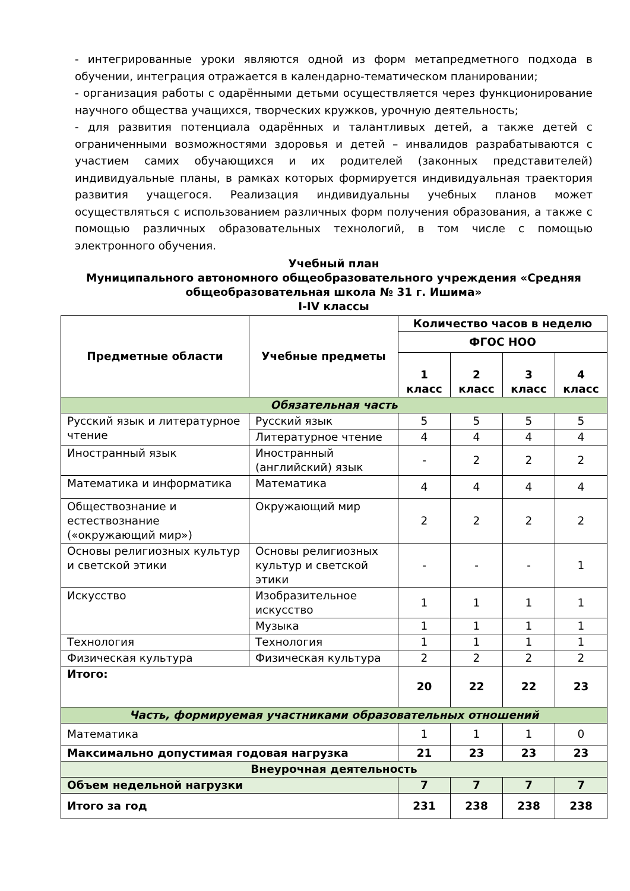- интегрированные уроки являются одной из форм метапредметного подхода в обучении, интеграция отражается в календарно-тематическом планировании;
- организация работы с одарёнными детьми осуществляется через функционирование научного общества учащихся, творческих кружков, урочную деятельность;
- для развития потенциала одарённых и талантливых детей, а также детей с ограниченными возможностями здоровья и детей – инвалидов разрабатываются с участием самих обучающихся и их родителей (законных представителей) индивидуальные планы, в рамках которых формируется индивидуальная траектория развития учащегося. Реализация индивидуальны учебных планов может осуществляться с использованием различных форм получения образования, а также с помощью различных образовательных технологий, в том числе с помощью электронного обучения.
Учебный план
Муниципального автономного общеобразовательного учреждения «Средняя общеобразовательная школа № 31 г. Ишима»
I-IV классы
| Предметные области | Учебные предметы | Количество часов в неделю | | | |
| --- | --- | --- | --- | --- | --- |
| | | ФГОС НОО | | | |
| | | 1 класс | 2 класс | 3 класс | 4 класс |
| Обязательная часть | | | | | |
| Русский язык и литературное чтение | Русский язык | 5 | 5 | 5 | 5 |
| | Литературное чтение | 4 | 4 | 4 | 4 |
| Иностранный язык | Иностранный (английский) язык | - | 2 | 2 | 2 |
| Математика и информатика | Математика | 4 | 4 | 4 | 4 |
| Обществознание и естествознание («окружающий мир») | Окружающий мир | 2 | 2 | 2 | 2 |
| Основы религиозных культур и светской этики | Основы религиозных культур и светской этики | - | - | - | 1 |
| Искусство | Изобразительное искусство | 1 | 1 | 1 | 1 |
| | Музыка | 1 | 1 | 1 | 1 |
| Технология | Технология | 1 | 1 | 1 | 1 |
| Физическая культура | Физическая культура | 2 | 2 | 2 | 2 |
| Итого: | | 20 | 22 | 22 | 23 |
| Часть, формируемая участниками образовательных отношений | | | | | |
| Математика | | 1 | 1 | 1 | 0 |
| Максимально допустимая годовая нагрузка | | 21 | 23 | 23 | 23 |
| Внеурочная деятельность | | | | | |
| Объем недельной нагрузки | | 7 | 7 | 7 | 7 |
| Итого за год | | 231 | 238 | 238 | 238 |